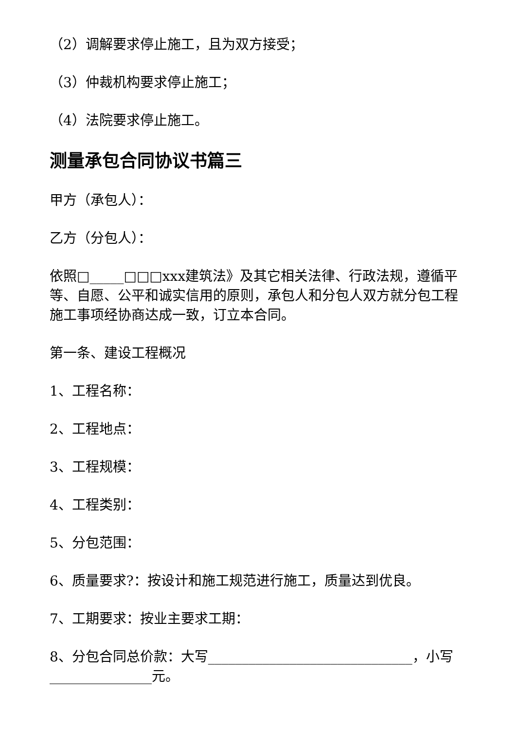（2）调解要求停止施工，且为双方接受；
（3）仲裁机构要求停止施工；
（4）法院要求停止施工。
测量承包合同协议书篇三
甲方（承包人）：
乙方（分包人）：
依照□_____□□□xxx建筑法》及其它相关法律、行政法规，遵循平等、自愿、公平和诚实信用的原则，承包人和分包人双方就分包工程施工事项经协商达成一致，订立本合同。
第一条、建设工程概况
1、工程名称：
2、工程地点：
3、工程规模：
4、工程类别：
5、分包范围：
6、质量要求?：按设计和施工规范进行施工，质量达到优良。
7、工期要求：按业主要求工期：
8、分包合同总价款：大写______________________________，小写_______________元。